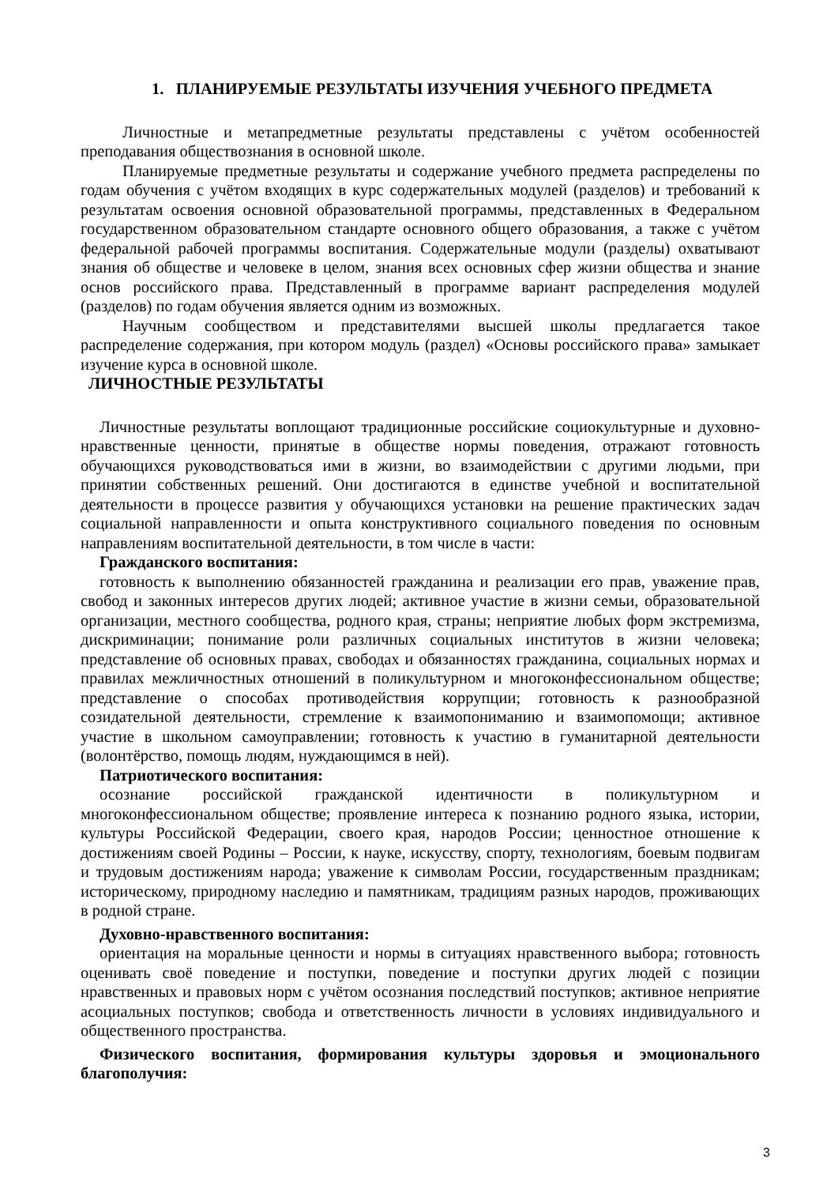1. ПЛАНИРУЕМЫЕ РЕЗУЛЬТАТЫ ИЗУЧЕНИЯ УЧЕБНОГО ПРЕДМЕТА
Личностные и метапредметные результаты представлены с учётом особенностей преподавания обществознания в основной школе.
Планируемые предметные результаты и содержание учебного предмета распределены по годам обучения с учётом входящих в курс содержательных модулей (разделов) и требований к результатам освоения основной образовательной программы, представленных в Федеральном государственном образовательном стандарте основного общего образования, а также с учётом федеральной рабочей программы воспитания. Содержательные модули (разделы) охватывают знания об обществе и человеке в целом, знания всех основных сфер жизни общества и знание основ российского права. Представленный в программе вариант распределения модулей (разделов) по годам обучения является одним из возможных.
Научным сообществом и представителями высшей школы предлагается такое распределение содержания, при котором модуль (раздел) «Основы российского права» замыкает изучение курса в основной школе.
ЛИЧНОСТНЫЕ РЕЗУЛЬТАТЫ
Личностные результаты воплощают традиционные российские социокультурные и духовно-нравственные ценности, принятые в обществе нормы поведения, отражают готовность обучающихся руководствоваться ими в жизни, во взаимодействии с другими людьми, при принятии собственных решений. Они достигаются в единстве учебной и воспитательной деятельности в процессе развития у обучающихся установки на решение практических задач социальной направленности и опыта конструктивного социального поведения по основным направлениям воспитательной деятельности, в том числе в части:
Гражданского воспитания:
готовность к выполнению обязанностей гражданина и реализации его прав, уважение прав, свобод и законных интересов других людей; активное участие в жизни семьи, образовательной организации, местного сообщества, родного края, страны; неприятие любых форм экстремизма, дискриминации; понимание роли различных социальных институтов в жизни человека; представление об основных правах, свободах и обязанностях гражданина, социальных нормах и правилах межличностных отношений в поликультурном и многоконфессиональном обществе; представление о способах противодействия коррупции; готовность к разнообразной созидательной деятельности, стремление к взаимопониманию и взаимопомощи; активное участие в школьном самоуправлении; готовность к участию в гуманитарной деятельности (волонтёрство, помощь людям, нуждающимся в ней).
Патриотического воспитания:
осознание российской гражданской идентичности в поликультурном и многоконфессиональном обществе; проявление интереса к познанию родного языка, истории, культуры Российской Федерации, своего края, народов России; ценностное отношение к достижениям своей Родины – России, к науке, искусству, спорту, технологиям, боевым подвигам и трудовым достижениям народа; уважение к символам России, государственным праздникам; историческому, природному наследию и памятникам, традициям разных народов, проживающих в родной стране.
Духовно-нравственного воспитания:
ориентация на моральные ценности и нормы в ситуациях нравственного выбора; готовность оценивать своё поведение и поступки, поведение и поступки других людей с позиции нравственных и правовых норм с учётом осознания последствий поступков; активное неприятие асоциальных поступков; свобода и ответственность личности в условиях индивидуального и общественного пространства.
Физического воспитания, формирования культуры здоровья и эмоционального благополучия:
3